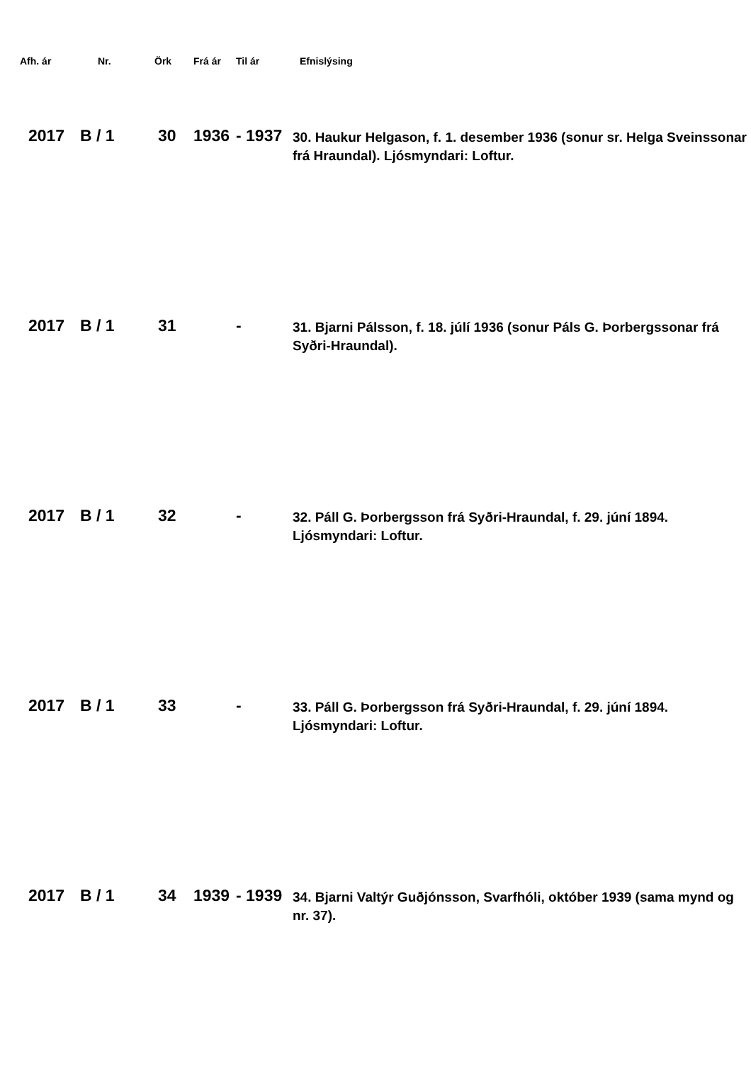| Afh. ár | Nr. | Örk | Frá ár | Til ár | Efnislýsing |
| --- | --- | --- | --- | --- | --- |
| 2017 | B / 1 | 30 | 1936 | - 1937 | 30. Haukur Helgason, f. 1. desember 1936 (sonur sr. Helga Sveinssonar frá Hraundal). Ljósmyndari: Loftur. |
| 2017 | B / 1 | 31 | | - | 31. Bjarni Pálsson, f. 18. júlí 1936 (sonur Páls G. Þorbergssonar frá Syðri-Hraundal). |
| 2017 | B / 1 | 32 | | - | 32. Páll G. Þorbergsson frá Syðri-Hraundal, f. 29. júní 1894. Ljósmyndari: Loftur. |
| 2017 | B / 1 | 33 | | - | 33. Páll G. Þorbergsson frá Syðri-Hraundal, f. 29. júní 1894. Ljósmyndari: Loftur. |
| 2017 | B / 1 | 34 | 1939 | - 1939 | 34. Bjarni Valtýr Guðjónsson, Svarfhóli, október 1939 (sama mynd og nr. 37). |